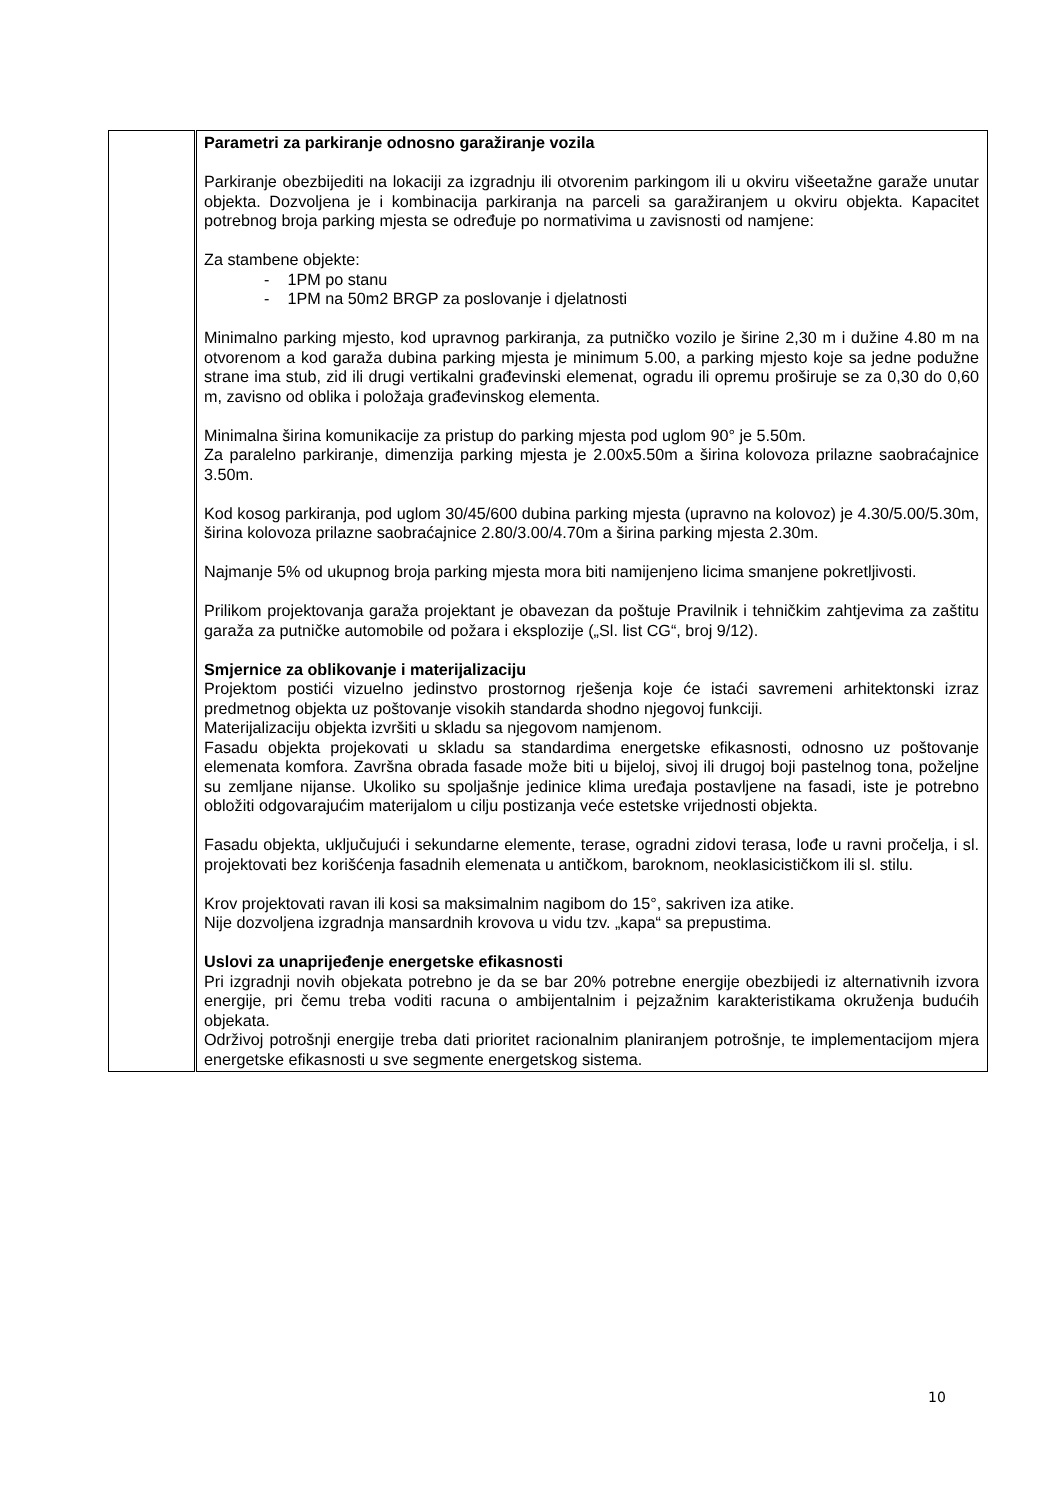| | Parametri za parkiranje odnosno garažiranje vozila Parkiranje obezbijediti na lokaciji za izgradnju ili otvorenim parkingom ili u okviru višeetažne garaže unutar objekta. Dozvoljena je i kombinacija parkiranja na parceli sa garažiranjem u okviru objekta. Kapacitet potrebnog broja parking mjesta se određuje po normativima u zavisnosti od namjene: Za stambene objekte: - 1PM po stanu - 1PM na 50m2 BRGP za poslovanje i djelatnosti Minimalno parking mjesto, kod upravnog parkiranja, za putničko vozilo je širine 2,30 m i dužine 4.80 m na otvorenom a kod garaža dubina parking mjesta je minimum 5.00, a parking mjesto koje sa jedne podužne strane ima stub, zid ili drugi vertikalni građevinski elemenat, ogradu ili opremu proširuje se za 0,30 do 0,60 m, zavisno od oblika i položaja građevinskog elementa. Minimalna širina komunikacije za pristup do parking mjesta pod uglom 90° je 5.50m. Za paralelno parkiranje, dimenzija parking mjesta je 2.00x5.50m a širina kolovoza prilazne saobraćajnice 3.50m. Kod kosog parkiranja, pod uglom 30/45/600 dubina parking mjesta (upravno na kolovoz) je 4.30/5.00/5.30m, širina kolovoza prilazne saobraćajnice 2.80/3.00/4.70m a širina parking mjesta 2.30m. Najmanje 5% od ukupnog broja parking mjesta mora biti namijenjeno licima smanjene pokretljivosti. Prilikom projektovanja garaža projektant je obavezan da poštuje Pravilnik i tehničkim zahtjevima za zaštitu garaža za putničke automobile od požara i eksplozije („Sl. list CG“, broj 9/12). Smjernice za oblikovanje i materijalizaciju Projektom postići vizuelno jedinstvo prostornog rješenja koje će istaći savremeni arhitektonski izraz predmetnog objekta uz poštovanje visokih standarda shodno njegovoj funkciji. Materijalizaciju objekta izvršiti u skladu sa njegovom namjenom. Fasadu objekta projekovati u skladu sa standardima energetske efikasnosti, odnosno uz poštovanje elemenata komfora. Završna obrada fasade može biti u bijeloj, sivoj ili drugoj boji pastelnog tona, poželjne su zemljane nijanse. Ukoliko su spoljašnje jedinice klima uređaja postavljene na fasadi, iste je potrebno obložiti odgovarajućim materijalom u cilju postizanja veće estetske vrijednosti objekta. Fasadu objekta, uključujući i sekundarne elemente, terase, ogradni zidovi terasa, lođe u ravni pročelja, i sl. projektovati bez korišćenja fasadnih elemenata u antičkom, baroknom, neoklasicističkom ili sl. stilu. Krov projektovati ravan ili kosi sa maksimalnim nagibom do 15°, sakriven iza atike. Nije dozvoljena izgradnja mansardnih krovova u vidu tzv. „kapa“ sa prepustima. Uslovi za unaprijeđenje energetske efikasnosti Pri izgradnji novih objekata potrebno je da se bar 20% potrebne energije obezbijedi iz alternativnih izvora energije, pri čemu treba voditi racuna o ambijentalnim i pejzažnim karakteristikama okruženja budućih objekata. Održivoj potrošnji energije treba dati prioritet racionalnim planiranjem potrošnje, te implementacijom mjera energetske efikasnosti u sve segmente energetskog sistema. |
10